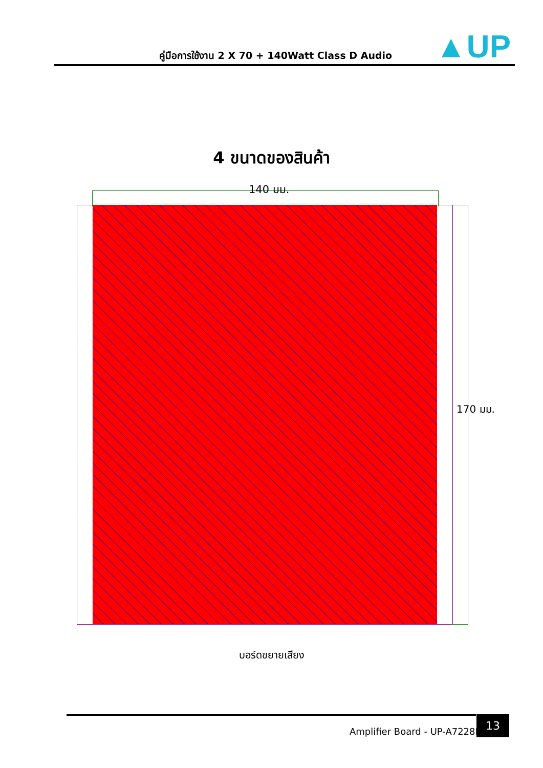คู่มือการใช้งาน 2 X 70 + 140Watt Class D Audio ▲UP
4 ขนาดของสินค้า
140 มม.
170 มม.
บอร์ดขยายเสียง
Amplifier Board - UP-A7228B
13